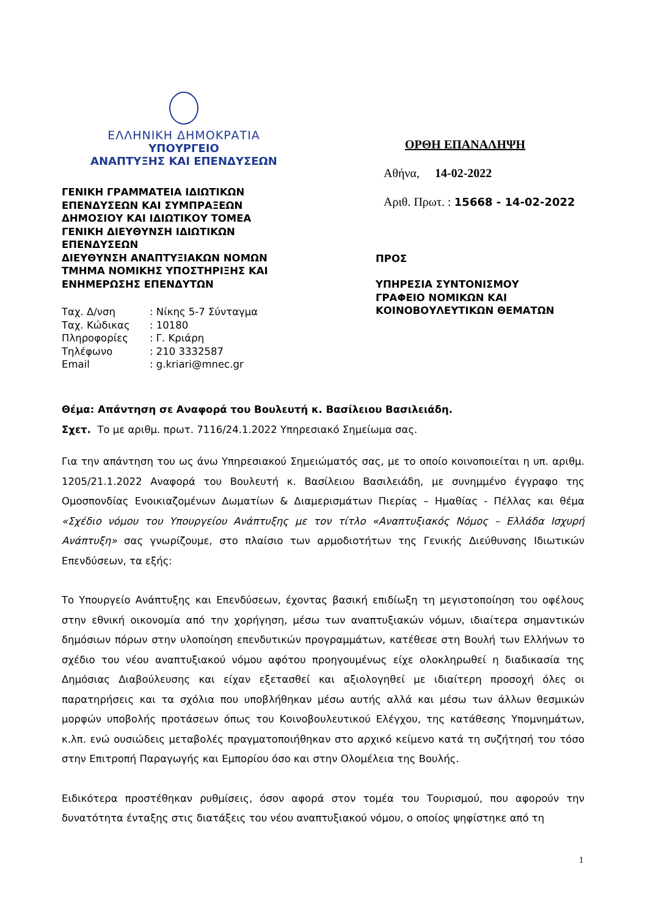ΕΛΛΗΝΙΚΗ ΔΗΜΟΚΡΑΤΙΑ
ΥΠΟΥΡΓΕΙΟ
ΑΝΑΠΤΥΞΗΣ ΚΑΙ ΕΠΕΝΔΥΣΕΩΝ
ΓΕΝΙΚΗ ΓΡΑΜΜΑΤΕΙΑ ΙΔΙΩΤΙΚΩΝ
ΕΠΕΝΔΥΣΕΩΝ ΚΑΙ ΣΥΜΠΡΑΞΕΩΝ
ΔΗΜΟΣΙΟΥ ΚΑΙ ΙΔΙΩΤΙΚΟΥ ΤΟΜΕΑ
ΓΕΝΙΚΗ ΔΙΕΥΘΥΝΣΗ ΙΔΙΩΤΙΚΩΝ
ΕΠΕΝΔΥΣΕΩΝ
ΔΙΕΥΘΥΝΣΗ ΑΝΑΠΤΥΞΙΑΚΩΝ ΝΟΜΩΝ
ΤΜΗΜΑ ΝΟΜΙΚΗΣ ΥΠΟΣΤΗΡΙΞΗΣ ΚΑΙ
ΕΝΗΜΕΡΩΣΗΣ ΕΠΕΝΔΥΤΩΝ
| Ταχ. Δ/νση | : Νίκης 5-7 Σύνταγμα |
| Ταχ. Κώδικας | : 10180 |
| Πληροφορίες | : Γ. Κριάρη |
| Τηλέφωνο | : 210 3332587 |
| Email | : g.kriari@mnec.gr |
ΟΡΘΗ ΕΠΑΝΑΛΗΨΗ
Αθήνα, 14-02-2022
Αριθ. Πρωτ. : 15668 - 14-02-2022
ΠΡΟΣ
ΥΠΗΡΕΣΙΑ ΣΥΝΤΟΝΙΣΜΟΥ
ΓΡΑΦΕΙΟ ΝΟΜΙΚΩΝ ΚΑΙ
ΚΟΙΝΟΒΟΥΛΕΥΤΙΚΩΝ ΘΕΜΑΤΩΝ
Θέμα: Απάντηση σε Αναφορά του Βουλευτή κ. Βασίλειου Βασιλειάδη.
Σχετ. Το με αριθμ. πρωτ. 7116/24.1.2022 Υπηρεσιακό Σημείωμα σας.
Για την απάντηση του ως άνω Υπηρεσιακού Σημειώματός σας, με το οποίο κοινοποιείται η υπ. αριθμ. 1205/21.1.2022 Αναφορά του Βουλευτή κ. Βασίλειου Βασιλειάδη, με συνημμένο έγγραφο της Ομοσπονδίας Ενοικιαζομένων Δωματίων & Διαμερισμάτων Πιερίας – Ημαθίας - Πέλλας και θέμα «Σχέδιο νόμου του Υπουργείου Ανάπτυξης με τον τίτλο «Αναπτυξιακός Νόμος – Ελλάδα Ισχυρή Ανάπτυξη» σας γνωρίζουμε, στο πλαίσιο των αρμοδιοτήτων της Γενικής Διεύθυνσης Ιδιωτικών Επενδύσεων, τα εξής:
Το Υπουργείο Ανάπτυξης και Επενδύσεων, έχοντας βασική επιδίωξη τη μεγιστοποίηση του οφέλους στην εθνική οικονομία από την χορήγηση, μέσω των αναπτυξιακών νόμων, ιδιαίτερα σημαντικών δημόσιων πόρων στην υλοποίηση επενδυτικών προγραμμάτων, κατέθεσε στη Βουλή των Ελλήνων το σχέδιο του νέου αναπτυξιακού νόμου αφότου προηγουμένως είχε ολοκληρωθεί η διαδικασία της Δημόσιας Διαβούλευσης και είχαν εξετασθεί και αξιολογηθεί με ιδιαίτερη προσοχή όλες οι παρατηρήσεις και τα σχόλια που υποβλήθηκαν μέσω αυτής αλλά και μέσω των άλλων θεσμικών μορφών υποβολής προτάσεων όπως του Κοινοβουλευτικού Ελέγχου, της κατάθεσης Υπομνημάτων, κ.λπ. ενώ ουσιώδεις μεταβολές πραγματοποιήθηκαν στο αρχικό κείμενο κατά τη συζήτησή του τόσο στην Επιτροπή Παραγωγής και Εμπορίου όσο και στην Ολομέλεια της Βουλής.
Ειδικότερα προστέθηκαν ρυθμίσεις, όσον αφορά στον τομέα του Τουρισμού, που αφορούν την δυνατότητα ένταξης στις διατάξεις του νέου αναπτυξιακού νόμου, ο οποίος ψηφίστηκε από τη
1